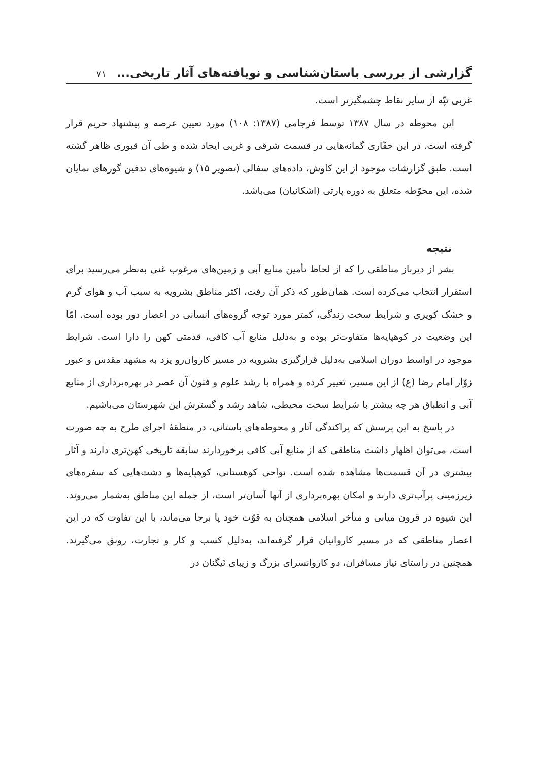گزارشی از بررسی باستان‌شناسی و نویافته‌های آثار تاریخی... ۷۱
غربی تپّه از سایر نقاط چشمگیرتر است.
این محوطه در سال ۱۳۸۷ توسط فرجامی (۱۳۸۷: ۱۰۸) مورد تعیین عرصه و پیشنهاد حریم قرار گرفته است. در این حفّاری گمانه‌هایی در قسمت شرقی و غربی ایجاد شده و طی آن قبوری ظاهر گشته است. طبق گزارشات موجود از این کاوش، داده‌های سفالی (تصویر ۱۵) و شیوه‌های تدفین گورهای نمایان شده، این محوّطه متعلق به دوره پارتی (اشکانیان) می‌باشد.
نتیجه
بشر از دیرباز مناطقی را که از لحاظ تأمین منابع آبی و زمین‌های مرغوب غنی به‌نظر می‌رسید برای استقرار انتخاب می‌کرده است. همان‌طور که ذکر آن رفت، اکثر مناطق بشرویه به سبب آب و هوای گرم و خشک کویری و شرایط سخت زندگی، کمتر مورد توجه گروه‌های انسانی در اعصار دور بوده است. امّا این وضعیت در کوهپایه‌ها متفاوت‌تر بوده و به‌دلیل منابع آب کافی، قدمتی کهن را دارا است. شرایط موجود در اواسط دوران اسلامی به‌دلیل قرارگیری بشرویه در مسیر کاروان‌رو یزد به مشهد مقدس و عبور زوّار امام رضا (ع) از این مسیر، تغییر کرده و همراه با رشد علوم و فنون آن عصر در بهره‌برداری از منابع آبی و انطباق هر چه بیشتر با شرایط سخت محیطی، شاهد رشد و گسترش این شهرستان می‌باشیم.
در پاسخ به این پرسش که پراکندگی آثار و محوطه‌های باستانی، در منطقهٔ اجرای طرح به چه صورت است، می‌توان اظهار داشت مناطقی که از منابع آبی کافی برخوردارند سابقه تاریخی کهن‌تری دارند و آثار بیشتری در آن قسمت‌ها مشاهده شده است. نواحی کوهستانی، کوهپایه‌ها و دشت‌هایی که سفره‌های زیرزمینی پرآب‌تری دارند و امکان بهره‌برداری از آنها آسان‌تر است، از جمله این مناطق به‌شمار می‌روند. این شیوه در قرون میانی و متأخر اسلامی همچنان به قوّت خود پا برجا می‌ماند، با این تفاوت که در این اعصار مناطقی که در مسیر کاروانیان قرار گرفته‌اند، به‌دلیل کسب و کار و تجارت، رونق می‌گیرند. همچنین در راستای نیاز مسافران، دو کاروانسرای بزرگ و زیبای نَیگنان در